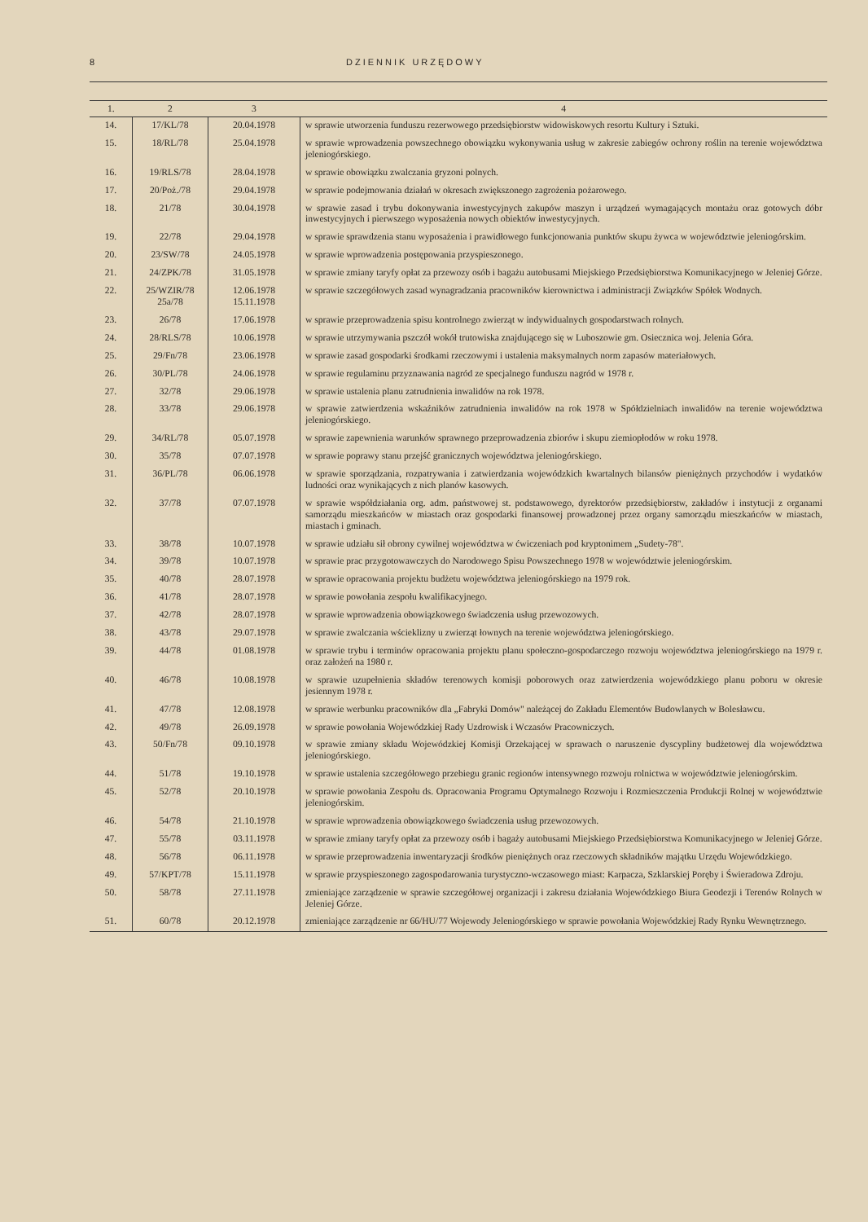8 DZIENNIK URZĘDOWY
| 1. | 2 | 3 | 4 |
| --- | --- | --- | --- |
| 14. | 17/KL/78 | 20.04.1978 | w sprawie utworzenia funduszu rezerwowego przedsiębiorstw widowiskowych resortu Kultury i Sztuki. |
| 15. | 18/RL/78 | 25.04.1978 | w sprawie wprowadzenia powszechnego obowiązku wykonywania usług w zakresie zabiegów ochrony roślin na terenie województwa jeleniogórskiego. |
| 16. | 19/RLS/78 | 28.04.1978 | w sprawie obowiązku zwalczania gryzoni polnych. |
| 17. | 20/Poż./78 | 29.04.1978 | w sprawie podejmowania działań w okresach zwiększonego zagrożenia pożarowego. |
| 18. | 21/78 | 30.04.1978 | w sprawie zasad i trybu dokonywania inwestycyjnych zakupów maszyn i urządzeń wymagających montażu oraz gotowych dóbr inwestycyjnych i pierwszego wyposażenia nowych obiektów inwestycyjnych. |
| 19. | 22/78 | 29.04.1978 | w sprawie sprawdzenia stanu wyposażenia i prawidłowego funkcjonowania punktów skupu żywca w województwie jeleniogórskim. |
| 20. | 23/SW/78 | 24.05.1978 | w sprawie wprowadzenia postępowania przyspieszonego. |
| 21. | 24/ZPK/78 | 31.05.1978 | w sprawie zmiany taryfy opłat za przewozy osób i bagażu autobusami Miejskiego Przedsiębiorstwa Komunikacyjnego w Jeleniej Górze. |
| 22. | 25/WZIR/78 25a/78 | 12.06.1978 15.11.1978 | w sprawie szczegółowych zasad wynagradzania pracowników kierownictwa i administracji Związków Spółek Wodnych. |
| 23. | 26/78 | 17.06.1978 | w sprawie przeprowadzenia spisu kontrolnego zwierząt w indywidualnych gospodarstwach rolnych. |
| 24. | 28/RLS/78 | 10.06.1978 | w sprawie utrzymywania pszczół wokół trutowiska znajdującego się w Luboszowie gm. Osiecznica woj. Jelenia Góra. |
| 25. | 29/Fn/78 | 23.06.1978 | w sprawie zasad gospodarki środkami rzeczowymi i ustalenia maksymalnych norm zapasów materiałowych. |
| 26. | 30/PL/78 | 24.06.1978 | w sprawie regulaminu przyznawania nagród ze specjalnego funduszu nagród w 1978 r. |
| 27. | 32/78 | 29.06.1978 | w sprawie ustalenia planu zatrudnienia inwalidów na rok 1978. |
| 28. | 33/78 | 29.06.1978 | w sprawie zatwierdzenia wskaźników zatrudnienia inwalidów na rok 1978 w Spółdzielniach inwalidów na terenie województwa jeleniogórskiego. |
| 29. | 34/RL/78 | 05.07.1978 | w sprawie zapewnienia warunków sprawnego przeprowadzenia zbiorów i skupu ziemiopłodów w roku 1978. |
| 30. | 35/78 | 07.07.1978 | w sprawie poprawy stanu przejść granicznych województwa jeleniogórskiego. |
| 31. | 36/PL/78 | 06.06.1978 | w sprawie sporządzania, rozpatrywania i zatwierdzania wojewódzkich kwartalnych bilansów pieniężnych przychodów i wydatków ludności oraz wynikających z nich planów kasowych. |
| 32. | 37/78 | 07.07.1978 | w sprawie współdziałania org. adm. państwowej st. podstawowego, dyrektorów przedsiębiorstw, zakładów i instytucji z organami samorządu mieszkańców w miastach oraz gospodarki finansowej prowadzonej przez organy samorządu mieszkańców w miastach, miastach i gminach. |
| 33. | 38/78 | 10.07.1978 | w sprawie udziału sił obrony cywilnej województwa w ćwiczeniach pod kryptonimem „Sudety-78". |
| 34. | 39/78 | 10.07.1978 | w sprawie prac przygotowawczych do Narodowego Spisu Powszechnego 1978 w województwie jeleniogórskim. |
| 35. | 40/78 | 28.07.1978 | w sprawie opracowania projektu budżetu województwa jeleniogórskiego na 1979 rok. |
| 36. | 41/78 | 28.07.1978 | w sprawie powołania zespołu kwalifikacyjnego. |
| 37. | 42/78 | 28.07.1978 | w sprawie wprowadzenia obowiązkowego świadczenia usług przewozowych. |
| 38. | 43/78 | 29.07.1978 | w sprawie zwalczania wścieklizny u zwierząt łownych na terenie województwa jeleniogórskiego. |
| 39. | 44/78 | 01.08.1978 | w sprawie trybu i terminów opracowania projektu planu społeczno-gospodarczego rozwoju województwa jeleniogórskiego na 1979 r. oraz założeń na 1980 r. |
| 40. | 46/78 | 10.08.1978 | w sprawie uzupełnienia składów terenowych komisji poborowych oraz zatwierdzenia wojewódzkiego planu poboru w okresie jesiennym 1978 r. |
| 41. | 47/78 | 12.08.1978 | w sprawie werbunku pracowników dla „Fabryki Domów" należącej do Zakładu Elementów Budowlanych w Bolesławcu. |
| 42. | 49/78 | 26.09.1978 | w sprawie powołania Wojewódzkiej Rady Uzdrowisk i Wczasów Pracowniczych. |
| 43. | 50/Fn/78 | 09.10.1978 | w sprawie zmiany składu Wojewódzkiej Komisji Orzekającej w sprawach o naruszenie dyscypliny budżetowej dla województwa jeleniogórskiego. |
| 44. | 51/78 | 19.10.1978 | w sprawie ustalenia szczegółowego przebiegu granic regionów intensywnego rozwoju rolnictwa w województwie jeleniogórskim. |
| 45. | 52/78 | 20.10.1978 | w sprawie powołania Zespołu ds. Opracowania Programu Optymalnego Rozwoju i Rozmieszczenia Produkcji Rolnej w województwie jeleniogórskim. |
| 46. | 54/78 | 21.10.1978 | w sprawie wprowadzenia obowiązkowego świadczenia usług przewozowych. |
| 47. | 55/78 | 03.11.1978 | w sprawie zmiany taryfy opłat za przewozy osób i bagaży autobusami Miejskiego Przedsiębiorstwa Komunikacyjnego w Jeleniej Górze. |
| 48. | 56/78 | 06.11.1978 | w sprawie przeprowadzenia inwentaryzacji środków pieniężnych oraz rzeczowych składników majątku Urzędu Wojewódzkiego. |
| 49. | 57/KPT/78 | 15.11.1978 | w sprawie przyspieszonego zagospodarowania turystyczno-wczasowego miast: Karpacza, Szklarskiej Poręby i Świeradowa Zdroju. |
| 50. | 58/78 | 27.11.1978 | zmieniające zarządzenie w sprawie szczegółowej organizacji i zakresu działania Wojewódzkiego Biura Geodezji i Terenów Rolnych w Jeleniej Górze. |
| 51. | 60/78 | 20.12.1978 | zmieniające zarządzenie nr 66/HU/77 Wojewody Jeleniogórskiego w sprawie powołania Wojewódzkiej Rady Rynku Wewnętrznego. |